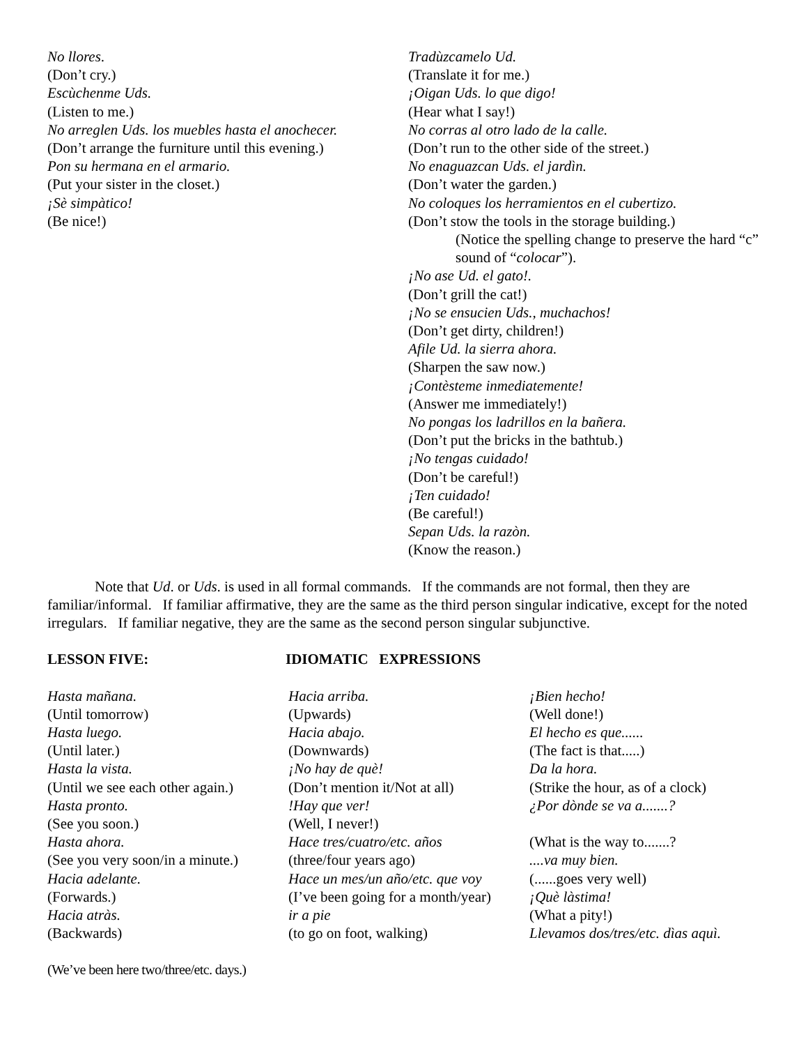No llores.
(Don’t cry.)
Escùchenme Uds.
(Listen to me.)
No arreglen Uds. los muebles hasta el anochecer.
(Don’t arrange the furniture until this evening.)
Pon su hermana en el armario.
(Put your sister in the closet.)
¡Sè simpàtico!
(Be nice!)
Tradùzcamelo Ud.
(Translate it for me.)
¡Oigan Uds. lo que digo!
(Hear what I say!)
No corras al otro lado de la calle.
(Don’t run to the other side of the street.)
No enaguazcan Uds. el jardìn.
(Don’t water the garden.)
No coloques los herramientos en el cubertizo.
(Don’t stow the tools in the storage building.)
(Notice the spelling change to preserve the hard “c” sound of “colocar”).
¡No ase Ud. el gato!.
(Don’t grill the cat!)
¡No se ensucien Uds., muchachos!
(Don’t get dirty, children!)
Afile Ud. la sierra ahora.
(Sharpen the saw now.)
¡Contèsteme inmediatemente!
(Answer me immediately!)
No pongas los ladrillos en la bañera.
(Don’t put the bricks in the bathtub.)
¡No tengas cuidado!
(Don’t be careful!)
¡Ten cuidado!
(Be careful!)
Sepan Uds. la razòn.
(Know the reason.)
Note that Ud. or Uds. is used in all formal commands. If the commands are not formal, then they are familiar/informal. If familiar affirmative, they are the same as the third person singular indicative, except for the noted irregulars. If familiar negative, they are the same as the second person singular subjunctive.
LESSON FIVE: IDIOMATIC EXPRESSIONS
Hasta mañana.
(Until tomorrow)
Hasta luego.
(Until later.)
Hasta la vista.
(Until we see each other again.)
Hasta pronto.
(See you soon.)
Hasta ahora.
(See you very soon/in a minute.)
Hacia adelante.
(Forwards.)
Hacia atràs.
(Backwards)
Hacia arriba.
(Upwards)
Hacia abajo.
(Downwards)
¡No hay de què!
(Don’t mention it/Not at all)
!Hay que ver!
(Well, I never!)
Hace tres/cuatro/etc. años
(three/four years ago)
Hace un mes/un año/etc. que voy
(I’ve been going for a month/year)
ir a pie
(to go on foot, walking)
¡Bien hecho!
(Well done!)
El hecho es que......
(The fact is that.....)
Da la hora.
(Strike the hour, as of a clock)
¿Por dònde se va a.......?
(What is the way to.......?
....va muy bien.
(......goes very well)
¡Què làstima!
(What a pity!)
Llevamos dos/tres/etc. dìas aquì.
(We’ve been here two/three/etc. days.)